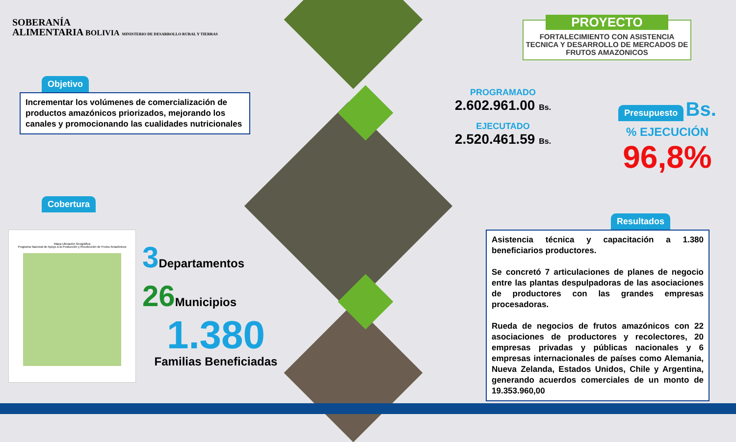SOBERANÍA
ALIMENTARIA BOLIVIA MINISTERIO DE DESARROLLO RURAL Y TIERRAS
Objetivo
Incrementar los volúmenes de comercialización de productos amazónicos priorizados, mejorando los canales y promocionando las cualidades nutricionales
Cobertura
Mapa Ubicación Geográfica
Programa Nacional de Apoyo a la Producción y Recolección de Frutos Amazónicos
3 Departamentos
26 Municipios
1.380
Familias Beneficiadas
PROYECTO
FORTALECIMIENTO CON ASISTENCIA TECNICA Y DESARROLLO DE MERCADOS DE FRUTOS AMAZONICOS
PROGRAMADO
2.602.961.00 Bs.
EJECUTADO
2.520.461.59 Bs.
Presupuesto Bs.
% EJECUCIÓN
96,8%
Resultados
Asistencia técnica y capacitación a 1.380 beneficiarios productores.
Se concretó 7 articulaciones de planes de negocio entre las plantas despulpadoras de las asociaciones de productores con las grandes empresas procesadoras.
Rueda de negocios de frutos amazónicos con 22 asociaciones de productores y recolectores, 20 empresas privadas y públicas nacionales y 6 empresas internacionales de países como Alemania, Nueva Zelanda, Estados Unidos, Chile y Argentina, generando acuerdos comerciales de un monto de 19.353.960,00